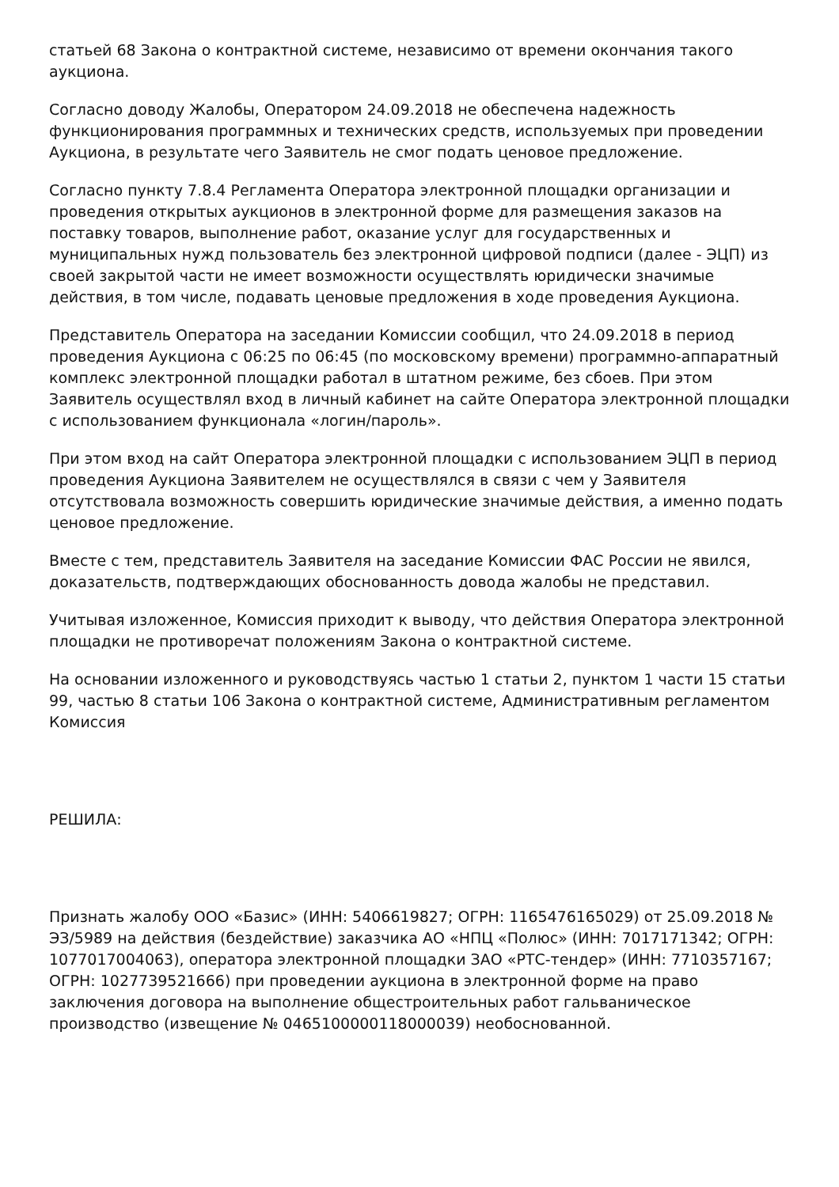статьей 68 Закона о контрактной системе, независимо от времени окончания такого аукциона.
Согласно доводу Жалобы, Оператором 24.09.2018 не обеспечена надежность функционирования программных и технических средств, используемых при проведении Аукциона, в результате чего Заявитель не смог подать ценовое предложение.
Согласно пункту 7.8.4 Регламента Оператора электронной площадки организации и проведения открытых аукционов в электронной форме для размещения заказов на поставку товаров, выполнение работ, оказание услуг для государственных и муниципальных нужд пользователь без электронной цифровой подписи (далее - ЭЦП) из своей закрытой части не имеет возможности осуществлять юридически значимые действия, в том числе, подавать ценовые предложения в ходе проведения Аукциона.
Представитель Оператора на заседании Комиссии сообщил, что 24.09.2018 в период проведения Аукциона с 06:25 по 06:45 (по московскому времени) программно-аппаратный комплекс электронной площадки работал в штатном режиме, без сбоев. При этом Заявитель осуществлял вход в личный кабинет на сайте Оператора электронной площадки с использованием функционала «логин/пароль».
При этом вход на сайт Оператора электронной площадки с использованием ЭЦП в период проведения Аукциона Заявителем не осуществлялся в связи с чем у Заявителя отсутствовала возможность совершить юридические значимые действия, а именно подать ценовое предложение.
Вместе с тем, представитель Заявителя на заседание Комиссии ФАС России не явился, доказательств, подтверждающих обоснованность довода жалобы не представил.
Учитывая изложенное, Комиссия приходит к выводу, что действия Оператора электронной площадки не противоречат положениям Закона о контрактной системе.
На основании изложенного и руководствуясь частью 1 статьи 2, пунктом 1 части 15 статьи 99, частью 8 статьи 106 Закона о контрактной системе, Административным регламентом Комиссия
РЕШИЛА:
Признать жалобу ООО «Базис» (ИНН: 5406619827; ОГРН: 1165476165029) от 25.09.2018 № ЭЗ/5989 на действия (бездействие) заказчика АО «НПЦ «Полюс» (ИНН: 7017171342; ОГРН: 1077017004063), оператора электронной площадки ЗАО «РТС-тендер» (ИНН: 7710357167; ОГРН: 1027739521666) при проведении аукциона в электронной форме на право заключения договора на выполнение общестроительных работ гальваническое производство (извещение № 0465100000118000039) необоснованной.